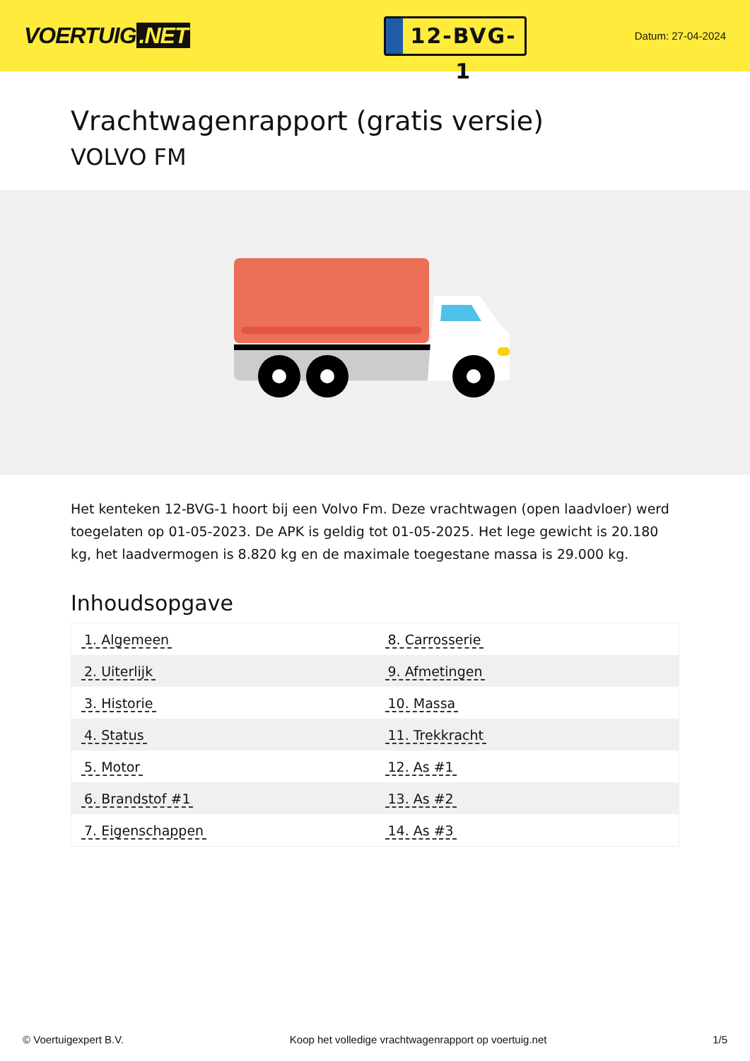VOERTUIG.NET
12-BVG-1
Datum: 27-04-2024
Vrachtwagenrapport (gratis versie)
VOLVO FM
Het kenteken 12-BVG-1 hoort bij een Volvo Fm. Deze vrachtwagen (open laadvloer) werd toegelaten op 01-05-2023. De APK is geldig tot 01-05-2025. Het lege gewicht is 20.180 kg, het laadvermogen is 8.820 kg en de maximale toegestane massa is 29.000 kg.
Inhoudsopgave
| 1. Algemeen | 8. Carrosserie |
| 2. Uiterlijk | 9. Afmetingen |
| 3. Historie | 10. Massa |
| 4. Status | 11. Trekkracht |
| 5. Motor | 12. As #1 |
| 6. Brandstof #1 | 13. As #2 |
| 7. Eigenschappen | 14. As #3 |
© Voertuigexpert B.V. Koop het volledige vrachtwagenrapport op voertuig.net 1/5